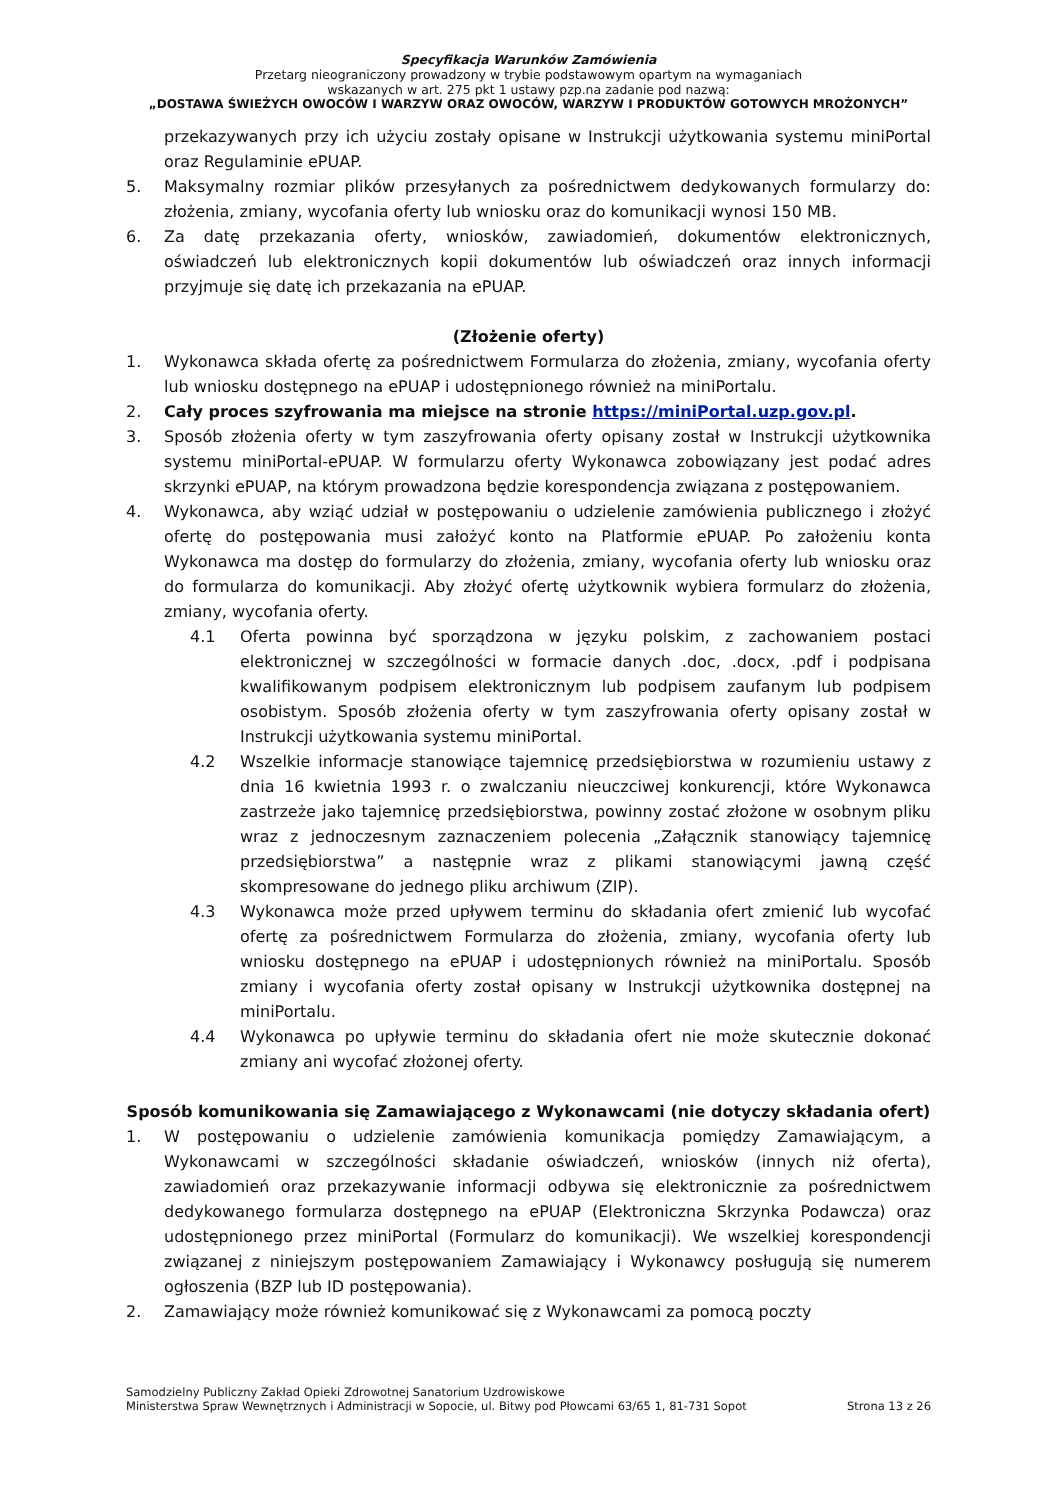Specyfikacja Warunków Zamówienia
Przetarg nieograniczony prowadzony w trybie podstawowym opartym na wymaganiach
wskazanych w art. 275 pkt 1 ustawy pzp.na zadanie pod nazwą:
„DOSTAWA ŚWIEŻYCH OWOCÓW I WARZYW ORAZ OWOCÓW, WARZYW I PRODUKTÓW GOTOWYCH MROŻONYCH”
przekazywanych przy ich użyciu zostały opisane w Instrukcji użytkowania systemu miniPortal oraz Regulaminie ePUAP.
5. Maksymalny rozmiar plików przesyłanych za pośrednictwem dedykowanych formularzy do: złożenia, zmiany, wycofania oferty lub wniosku oraz do komunikacji wynosi 150 MB.
6. Za datę przekazania oferty, wniosków, zawiadomień, dokumentów elektronicznych, oświadczeń lub elektronicznych kopii dokumentów lub oświadczeń oraz innych informacji przyjmuje się datę ich przekazania na ePUAP.
(Złożenie oferty)
1. Wykonawca składa ofertę za pośrednictwem Formularza do złożenia, zmiany, wycofania oferty lub wniosku dostępnego na ePUAP i udostępnionego również na miniPortalu.
2. Cały proces szyfrowania ma miejsce na stronie https://miniPortal.uzp.gov.pl.
3. Sposób złożenia oferty w tym zaszyfrowania oferty opisany został w Instrukcji użytkownika systemu miniPortal-ePUAP. W formularzu oferty Wykonawca zobowiązany jest podać adres skrzynki ePUAP, na którym prowadzona będzie korespondencja związana z postępowaniem.
4. Wykonawca, aby wziąć udział w postępowaniu o udzielenie zamówienia publicznego i złożyć ofertę do postępowania musi założyć konto na Platformie ePUAP. Po założeniu konta Wykonawca ma dostęp do formularzy do złożenia, zmiany, wycofania oferty lub wniosku oraz do formularza do komunikacji. Aby złożyć ofertę użytkownik wybiera formularz do złożenia, zmiany, wycofania oferty.
4.1 Oferta powinna być sporządzona w języku polskim, z zachowaniem postaci elektronicznej w szczególności w formacie danych .doc, .docx, .pdf i podpisana kwalifikowanym podpisem elektronicznym lub podpisem zaufanym lub podpisem osobistym. Sposób złożenia oferty w tym zaszyfrowania oferty opisany został w Instrukcji użytkowania systemu miniPortal.
4.2 Wszelkie informacje stanowiące tajemnicę przedsiębiorstwa w rozumieniu ustawy z dnia 16 kwietnia 1993 r. o zwalczaniu nieuczciwej konkurencji, które Wykonawca zastrzeże jako tajemnicę przedsiębiorstwa, powinny zostać złożone w osobnym pliku wraz z jednoczesnym zaznaczeniem polecenia „Załącznik stanowiący tajemnicę przedsiębiorstwa” a następnie wraz z plikami stanowiącymi jawną część skompresowane do jednego pliku archiwum (ZIP).
4.3 Wykonawca może przed upływem terminu do składania ofert zmienić lub wycofać ofertę za pośrednictwem Formularza do złożenia, zmiany, wycofania oferty lub wniosku dostępnego na ePUAP i udostępnionych również na miniPortalu. Sposób zmiany i wycofania oferty został opisany w Instrukcji użytkownika dostępnej na miniPortalu.
4.4 Wykonawca po upływie terminu do składania ofert nie może skutecznie dokonać zmiany ani wycofać złożonej oferty.
Sposób komunikowania się Zamawiającego z Wykonawcami (nie dotyczy składania ofert)
1. W postępowaniu o udzielenie zamówienia komunikacja pomiędzy Zamawiającym, a Wykonawcami w szczególności składanie oświadczeń, wniosków (innych niż oferta), zawiadomień oraz przekazywanie informacji odbywa się elektronicznie za pośrednictwem dedykowanego formularza dostępnego na ePUAP (Elektroniczna Skrzynka Podawcza) oraz udostępnionego przez miniPortal (Formularz do komunikacji). We wszelkiej korespondencji związanej z niniejszym postępowaniem Zamawiający i Wykonawcy posługują się numerem ogłoszenia (BZP lub ID postępowania).
2. Zamawiający może również komunikować się z Wykonawcami za pomocą poczty
Samodzielny Publiczny Zakład Opieki Zdrowotnej Sanatorium Uzdrowiskowe
Ministerstwa Spraw Wewnętrznych i Administracji w Sopocie, ul. Bitwy pod Płowcami 63/65 1, 81-731 Sopot
Strona 13 z 26